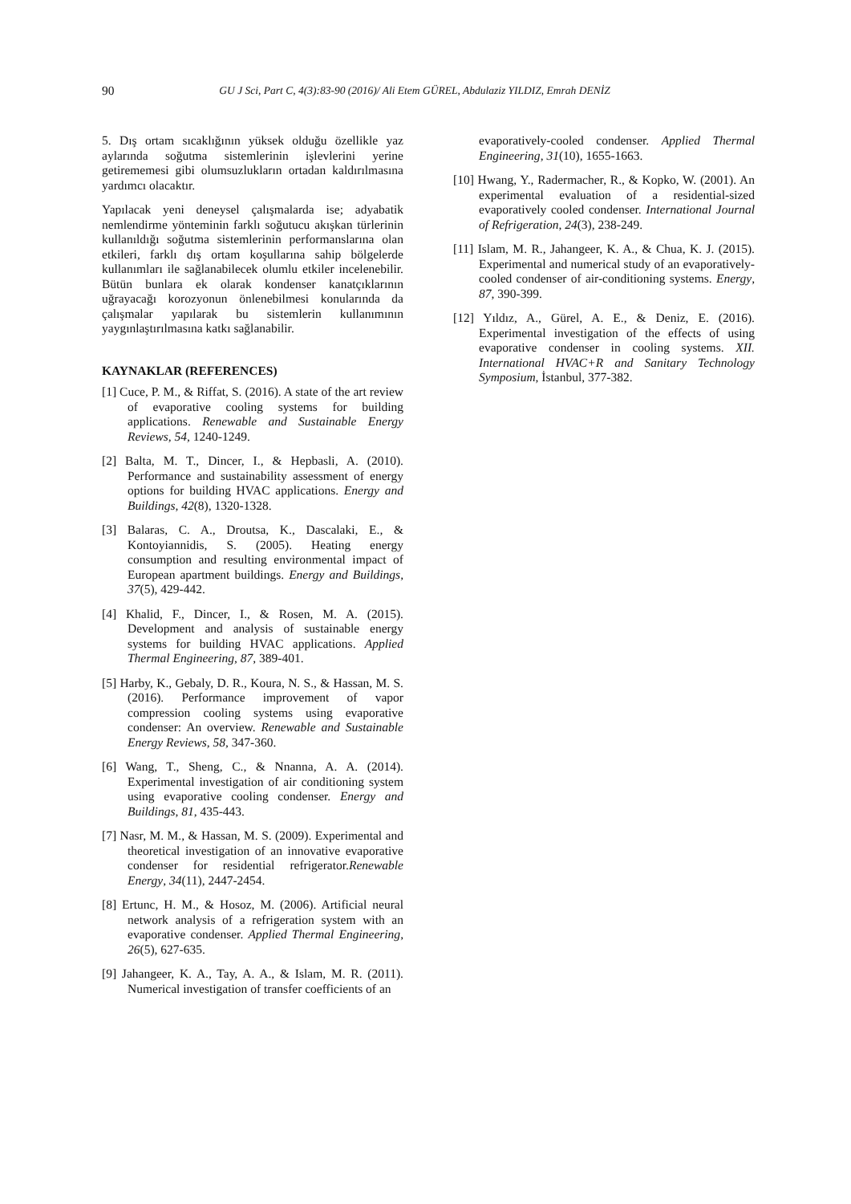90 GU J Sci, Part C, 4(3):83-90 (2016)/ Ali Etem GÜREL, Abdulaziz YILDIZ, Emrah DENİZ
5. Dış ortam sıcaklığının yüksek olduğu özellikle yaz aylarında soğutma sistemlerinin işlevlerini yerine getirememesi gibi olumsuzlukların ortadan kaldırılmasına yardımcı olacaktır.
Yapılacak yeni deneysel çalışmalarda ise; adyabatik nemlendirme yönteminin farklı soğutucu akışkan türlerinin kullanıldığı soğutma sistemlerinin performanslarına olan etkileri, farklı dış ortam koşullarına sahip bölgelerde kullanımları ile sağlanabilecek olumlu etkiler incelenebilir. Bütün bunlara ek olarak kondenser kanatçıklarının uğrayacağı korozyonun önlenebilmesi konularında da çalışmalar yapılarak bu sistemlerin kullanımının yaygınlaştırılmasına katkı sağlanabilir.
KAYNAKLAR (REFERENCES)
[1] Cuce, P. M., & Riffat, S. (2016). A state of the art review of evaporative cooling systems for building applications. Renewable and Sustainable Energy Reviews, 54, 1240-1249.
[2] Balta, M. T., Dincer, I., & Hepbasli, A. (2010). Performance and sustainability assessment of energy options for building HVAC applications. Energy and Buildings, 42(8), 1320-1328.
[3] Balaras, C. A., Droutsa, K., Dascalaki, E., & Kontoyiannidis, S. (2005). Heating energy consumption and resulting environmental impact of European apartment buildings. Energy and Buildings, 37(5), 429-442.
[4] Khalid, F., Dincer, I., & Rosen, M. A. (2015). Development and analysis of sustainable energy systems for building HVAC applications. Applied Thermal Engineering, 87, 389-401.
[5] Harby, K., Gebaly, D. R., Koura, N. S., & Hassan, M. S. (2016). Performance improvement of vapor compression cooling systems using evaporative condenser: An overview. Renewable and Sustainable Energy Reviews, 58, 347-360.
[6] Wang, T., Sheng, C., & Nnanna, A. A. (2014). Experimental investigation of air conditioning system using evaporative cooling condenser. Energy and Buildings, 81, 435-443.
[7] Nasr, M. M., & Hassan, M. S. (2009). Experimental and theoretical investigation of an innovative evaporative condenser for residential refrigerator.Renewable Energy, 34(11), 2447-2454.
[8] Ertunc, H. M., & Hosoz, M. (2006). Artificial neural network analysis of a refrigeration system with an evaporative condenser. Applied Thermal Engineering, 26(5), 627-635.
[9] Jahangeer, K. A., Tay, A. A., & Islam, M. R. (2011). Numerical investigation of transfer coefficients of an
evaporatively-cooled condenser. Applied Thermal Engineering, 31(10), 1655-1663.
[10] Hwang, Y., Radermacher, R., & Kopko, W. (2001). An experimental evaluation of a residential-sized evaporatively cooled condenser. International Journal of Refrigeration, 24(3), 238-249.
[11] Islam, M. R., Jahangeer, K. A., & Chua, K. J. (2015). Experimental and numerical study of an evaporatively-cooled condenser of air-conditioning systems. Energy, 87, 390-399.
[12] Yıldız, A., Gürel, A. E., & Deniz, E. (2016). Experimental investigation of the effects of using evaporative condenser in cooling systems. XII. International HVAC+R and Sanitary Technology Symposium, İstanbul, 377-382.